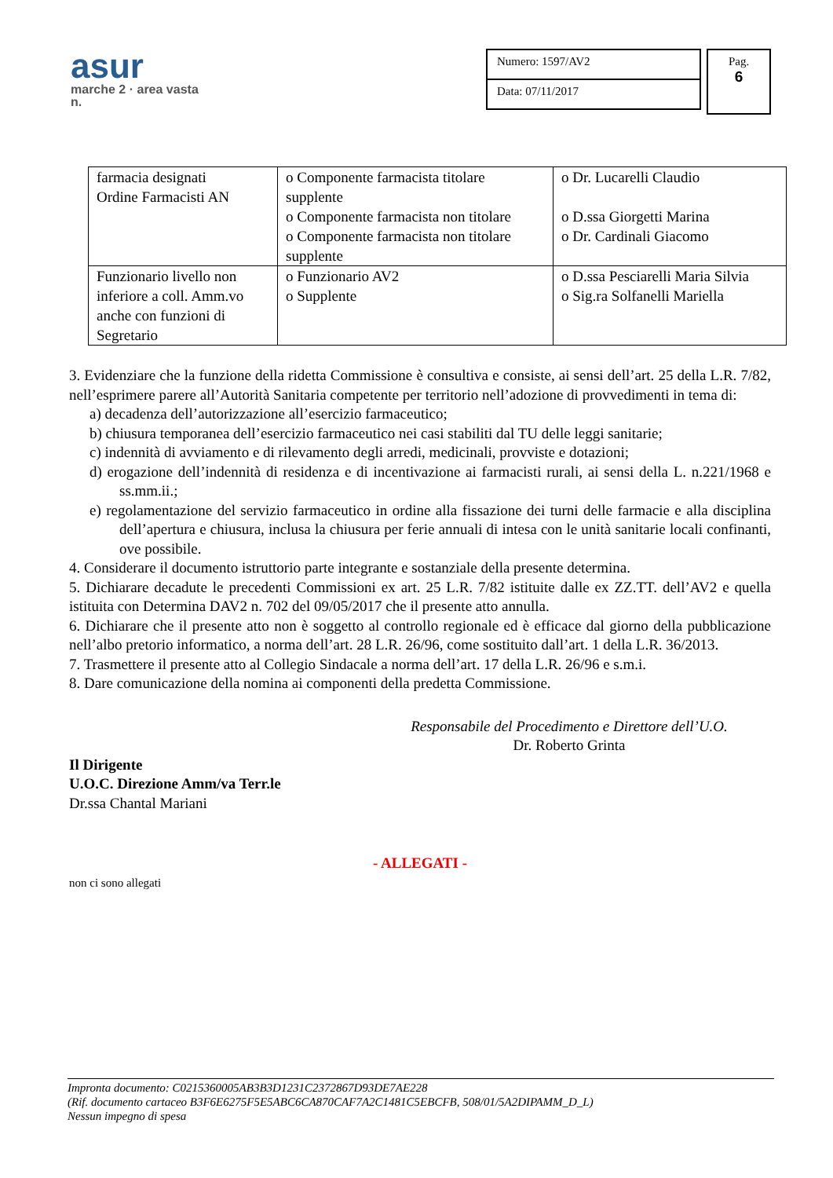asur
marche 2 · area vasta n.
Numero: 1597/AV2
Data: 07/11/2017
Pag.
6
| farmacia designati Ordine Farmacisti AN | o Componente farmacista titolare supplente o Componente farmacista non titolare o Componente farmacista non titolare supplente | o Dr. Lucarelli Claudio o D.ssa Giorgetti Marina o Dr. Cardinali Giacomo |
| Funzionario livello non inferiore a coll. Amm.vo anche con funzioni di Segretario | o Funzionario AV2 o Supplente | o D.ssa Pesciarelli Maria Silvia o Sig.ra Solfanelli Mariella |
3. Evidenziare che la funzione della ridetta Commissione è consultiva e consiste, ai sensi dell’art. 25 della L.R. 7/82, nell’esprimere parere all’Autorità Sanitaria competente per territorio nell’adozione di provvedimenti in tema di:
a) decadenza dell’autorizzazione all’esercizio farmaceutico;
b) chiusura temporanea dell’esercizio farmaceutico nei casi stabiliti dal TU delle leggi sanitarie;
c) indennità di avviamento e di rilevamento degli arredi, medicinali, provviste e dotazioni;
d) erogazione dell’indennità di residenza e di incentivazione ai farmacisti rurali, ai sensi della L. n.221/1968 e ss.mm.ii.;
e) regolamentazione del servizio farmaceutico in ordine alla fissazione dei turni delle farmacie e alla disciplina dell’apertura e chiusura, inclusa la chiusura per ferie annuali di intesa con le unità sanitarie locali confinanti, ove possibile.
4. Considerare il documento istruttorio parte integrante e sostanziale della presente determina.
5. Dichiarare decadute le precedenti Commissioni ex art. 25 L.R. 7/82 istituite dalle ex ZZ.TT. dell’AV2 e quella istituita con Determina DAV2 n. 702 del 09/05/2017 che il presente atto annulla.
6. Dichiarare che il presente atto non è soggetto al controllo regionale ed è efficace dal giorno della pubblicazione nell’albo pretorio informatico, a norma dell’art. 28 L.R. 26/96, come sostituito dall’art. 1 della L.R. 36/2013.
7. Trasmettere il presente atto al Collegio Sindacale a norma dell’art. 17 della L.R. 26/96 e s.m.i.
8. Dare comunicazione della nomina ai componenti della predetta Commissione.
Responsabile del Procedimento e Direttore dell’U.O.
Dr. Roberto Grinta
Il Dirigente
U.O.C. Direzione Amm/va Terr.le
Dr.ssa Chantal Mariani
- ALLEGATI -
non ci sono allegati
Impronta documento: C0215360005AB3B3D1231C2372867D93DE7AE228
(Rif. documento cartaceo B3F6E6275F5E5ABC6CA870CAF7A2C1481C5EBCFB, 508/01/5A2DIPAMM_D_L)
Nessun impegno di spesa